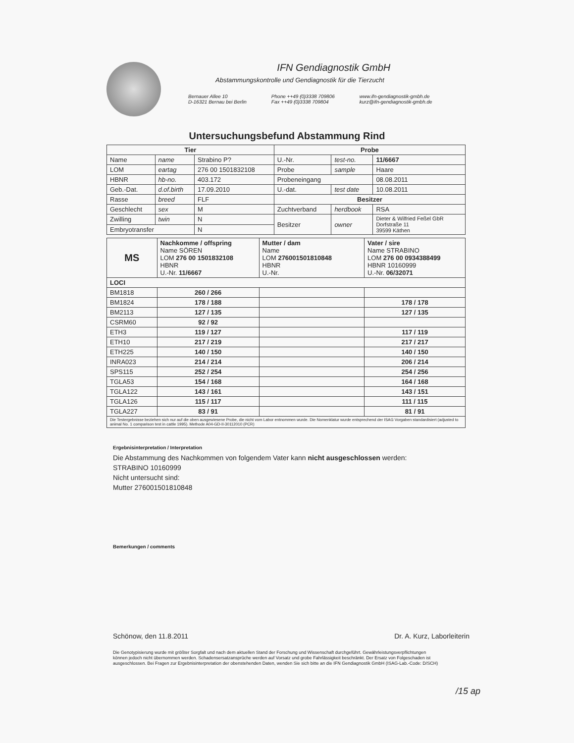IFN Gendiagnostik GmbH
Abstammungskontrolle und Gendiagnostik für die Tierzucht
Bernauer Allee 10
D-16321 Bernau bei Berlin
Phone ++49 (0)3338 709806
Fax ++49 (0)3338 709804
www.ifn-gendiagnostik-gmbh.de
kurz@ifn-gendiagnostik-gmbh.de
Untersuchungsbefund Abstammung Rind
| Tier | | | Probe | | |
| --- | --- | --- | --- | --- | --- |
| Name | name | Strabino P? | U.-Nr. | test-no. | 11/6667 |
| LOM | eartag | 276 00 1501832108 | Probe | sample | Haare |
| HBNR | hb-no. | 403.172 | Probeneingang | | 08.08.2011 |
| Geb.-Dat. | d.of.birth | 17.09.2010 | U.-dat. | test date | 10.08.2011 |
| Rasse | breed | FLF | Besitzer | | |
| Geschlecht | sex | M | Zuchtverband | herdbook | RSA |
| Zwilling | twin | N | Besitzer | owner | Dieter & Wilfried Feßel GbR Dorfstraße 11 39599 Käthen |
| Embryotransfer | | N | | | |
| MS | Nachkomme / offspring Name SÖREN LOM 276 00 1501832108 HBNR U.-Nr. 11/6667 | Mutter / dam Name LOM 276001501810848 HBNR U.-Nr. | Vater / sire Name STRABINO LOM 276 00 0934388499 HBNR 10160999 U.-Nr. 06/32071 |
| LOCI | | | |
| BM1818 | 260 / 266 | | |
| BM1824 | 178 / 188 | | 178 / 178 |
| BM2113 | 127 / 135 | | 127 / 135 |
| CSRM60 | 92 / 92 | | |
| ETH3 | 119 / 127 | | 117 / 119 |
| ETH10 | 217 / 219 | | 217 / 217 |
| ETH225 | 140 / 150 | | 140 / 150 |
| INRA023 | 214 / 214 | | 206 / 214 |
| SPS115 | 252 / 254 | | 254 / 256 |
| TGLA53 | 154 / 168 | | 164 / 168 |
| TGLA122 | 143 / 161 | | 143 / 151 |
| TGLA126 | 115 / 117 | | 111 / 115 |
| TGLA227 | 83 / 91 | | 81 / 91 |
| Die Testergebnisse beziehen sich nur auf die oben ausgewiesene Probe, die nicht vom Labor entnommen wurde. Die Nomenklatur wurde entsprechend der ISAG Vorgaben standardisiert (adjusted to animal No. 1 comparison test in cattle 1995). Methode A04-GD-II-30112010 (PCR) | | | |
Ergebnisinterpretation / Interpretation
Die Abstammung des Nachkommen von folgendem Vater kann nicht ausgeschlossen werden:
STRABINO 10160999
Nicht untersucht sind:
Mutter 276001501810848
Bemerkungen / comments
Schönow, den 11.8.2011 Dr. A. Kurz, Laborleiterin
Die Genotypisierung wurde mit größter Sorgfalt und nach dem aktuellen Stand der Forschung und Wissenschaft durchgeführt. Gewährleistungsverpflichtungen können jedoch nicht übernommen werden. Schadensersatzansprüche werden auf Vorsatz und grobe Fahrlässigkeit beschränkt. Der Ersatz von Folgeschaden ist ausgeschlossen. Bei Fragen zur Ergebnisinterpretation der obenstehenden Daten, wenden Sie sich bitte an die IFN Gendiagnostik GmbH (ISAG-Lab.-Code: D/SCH)
/15 ap